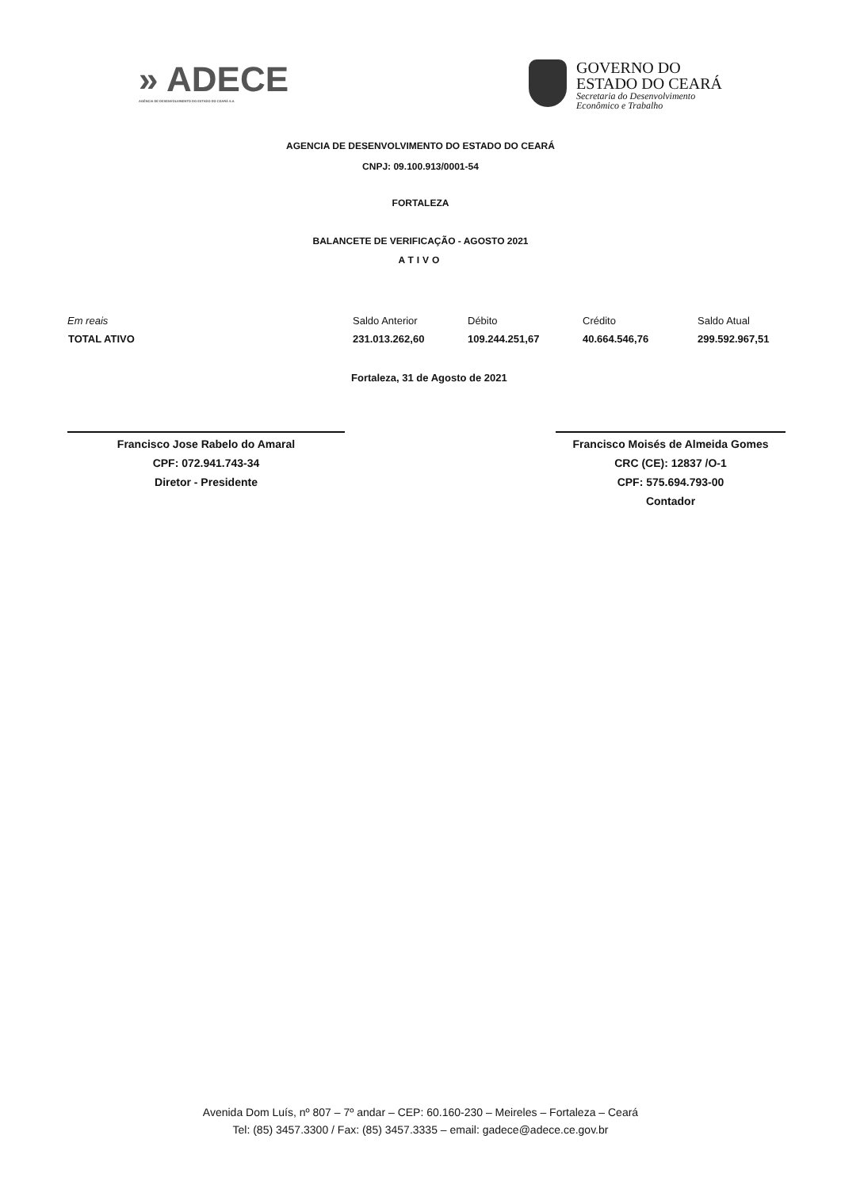» ADECE
AGÊNCIA DE DESENVOLVIMENTO DO ESTADO DO CEARÁ S.A
GOVERNO DO
ESTADO DO CEARÁ
Secretaria do Desenvolvimento
Econômico e Trabalho
AGENCIA DE DESENVOLVIMENTO DO ESTADO DO CEARÁ
CNPJ: 09.100.913/0001-54
FORTALEZA
BALANCETE DE VERIFICAÇÃO - AGOSTO 2021
ATIVO
| Em reais | Saldo Anterior | Débito | Crédito | Saldo Atual |
| TOTAL ATIVO | 231.013.262,60 | 109.244.251,67 | 40.664.546,76 | 299.592.967,51 |
Fortaleza, 31 de Agosto de 2021
Francisco Jose Rabelo do Amaral
CPF: 072.941.743-34
Diretor - Presidente
Francisco Moisés de Almeida Gomes
CRC (CE): 12837 /O-1
CPF: 575.694.793-00
Contador
Avenida Dom Luís, nº 807 – 7º andar – CEP: 60.160-230 – Meireles – Fortaleza – Ceará
Tel: (85) 3457.3300 / Fax: (85) 3457.3335 – email: gadece@adece.ce.gov.br